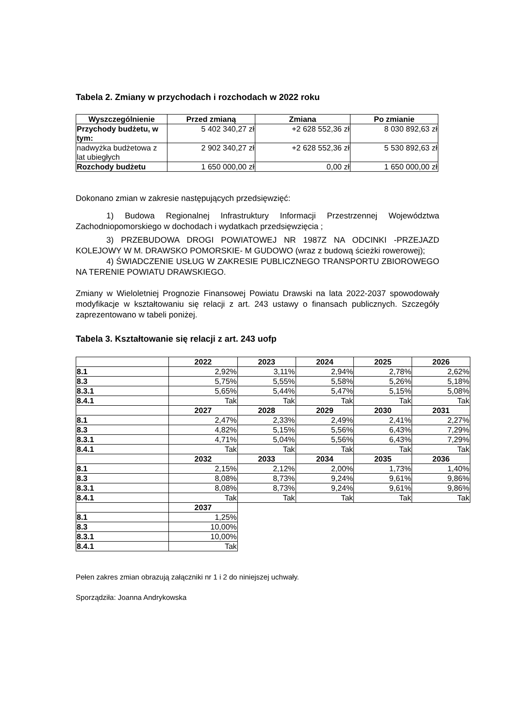Tabela 2. Zmiany w przychodach i rozchodach w 2022 roku
| Wyszczególnienie | Przed zmianą | Zmiana | Po zmianie |
| --- | --- | --- | --- |
| Przychody budżetu, w tym: | 5 402 340,27 zł | +2 628 552,36 zł | 8 030 892,63 zł |
| nadwyżka budżetowa z lat ubiegłych | 2 902 340,27 zł | +2 628 552,36 zł | 5 530 892,63 zł |
| Rozchody budżetu | 1 650 000,00 zł | 0,00 zł | 1 650 000,00 zł |
Dokonano zmian w zakresie następujących przedsięwzięć:
1) Budowa Regionalnej Infrastruktury Informacji Przestrzennej Województwa Zachodniopomorskiego w dochodach i wydatkach przedsięwzięcia ;
3) PRZEBUDOWA DROGI POWIATOWEJ NR 1987Z NA ODCINKI -PRZEJAZD KOLEJOWY W M. DRAWSKO POMORSKIE- M GUDOWO (wraz z budową ścieżki rowerowej);
4) ŚWIADCZENIE USŁUG W ZAKRESIE PUBLICZNEGO TRANSPORTU ZBIOROWEGO NA TERENIE POWIATU DRAWSKIEGO.
Zmiany w Wieloletniej Prognozie Finansowej Powiatu Drawski na lata 2022-2037 spowodowały modyfikacje w kształtowaniu się relacji z art. 243 ustawy o finansach publicznych. Szczegóły zaprezentowano w tabeli poniżej.
Tabela 3. Kształtowanie się relacji z art. 243 uofp
| | 2022 | 2023 | 2024 | 2025 | 2026 |
| 8.1 | 2,92% | 3,11% | 2,94% | 2,78% | 2,62% |
| 8.3 | 5,75% | 5,55% | 5,58% | 5,26% | 5,18% |
| 8.3.1 | 5,65% | 5,44% | 5,47% | 5,15% | 5,08% |
| 8.4.1 | Tak | Tak | Tak | Tak | Tak |
| | 2027 | 2028 | 2029 | 2030 | 2031 |
| 8.1 | 2,47% | 2,33% | 2,49% | 2,41% | 2,27% |
| 8.3 | 4,82% | 5,15% | 5,56% | 6,43% | 7,29% |
| 8.3.1 | 4,71% | 5,04% | 5,56% | 6,43% | 7,29% |
| 8.4.1 | Tak | Tak | Tak | Tak | Tak |
| | 2032 | 2033 | 2034 | 2035 | 2036 |
| 8.1 | 2,15% | 2,12% | 2,00% | 1,73% | 1,40% |
| 8.3 | 8,08% | 8,73% | 9,24% | 9,61% | 9,86% |
| 8.3.1 | 8,08% | 8,73% | 9,24% | 9,61% | 9,86% |
| 8.4.1 | Tak | Tak | Tak | Tak | Tak |
| | 2037 | | | | |
| 8.1 | 1,25% | | | | |
| 8.3 | 10,00% | | | | |
| 8.3.1 | 10,00% | | | | |
| 8.4.1 | Tak | | | | |
Pełen zakres zmian obrazują załączniki nr 1 i 2 do niniejszej uchwały.
Sporządziła: Joanna Andrykowska